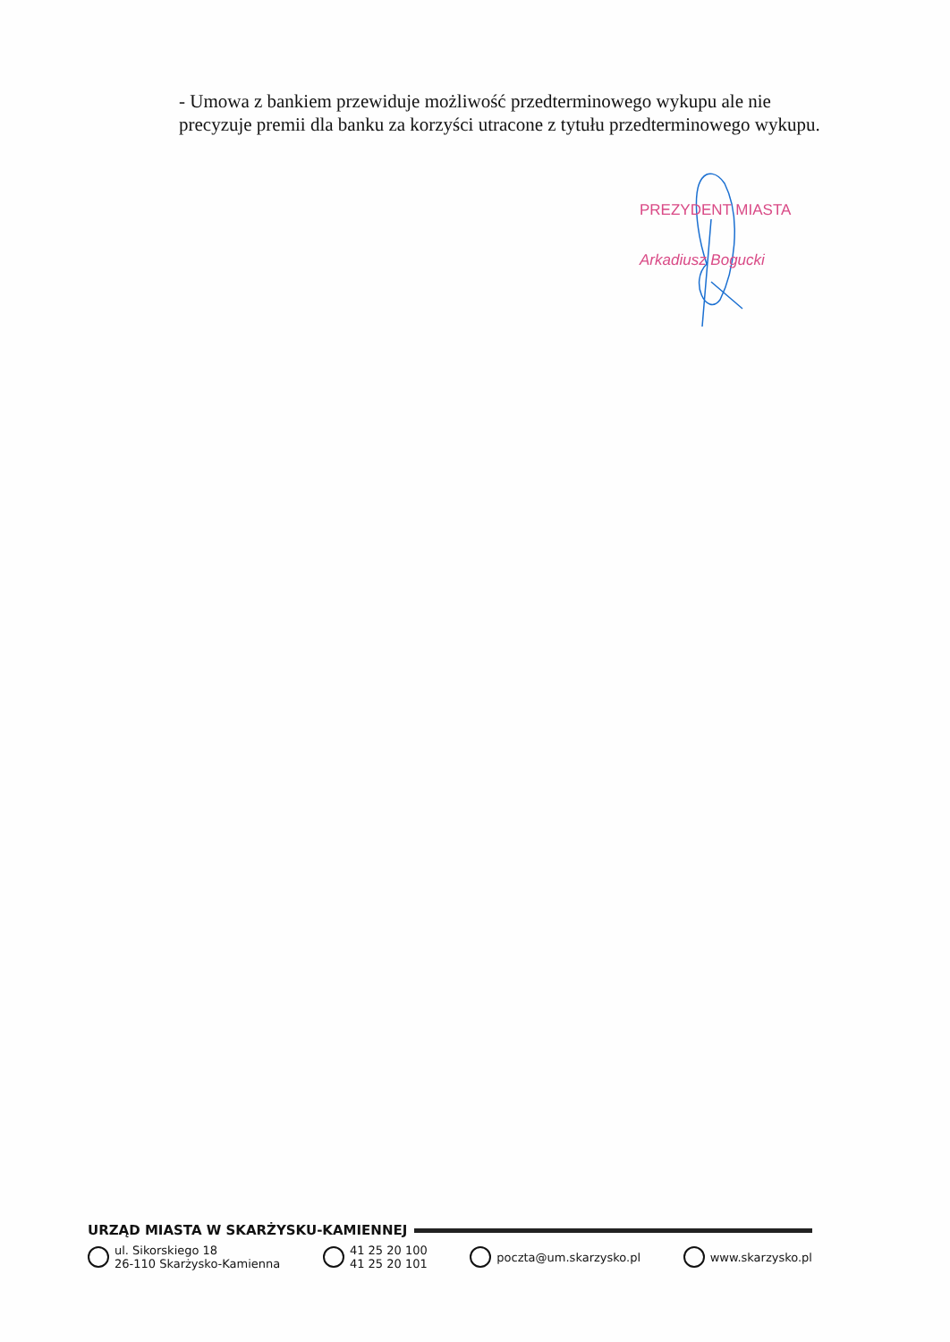- Umowa z bankiem przewiduje możliwość przedterminowego wykupu ale nie precyzuje premii dla banku za korzyści utracone z tytułu przedterminowego wykupu.
PREZYDENT MIASTA
Arkadiusz Bogucki
URZĄD MIASTA W SKARŻYSKU-KAMIENNEJ
ul. Sikorskiego 18
26-110 Skarżysko-Kamienna
41 25 20 100
41 25 20 101
poczta@um.skarzysko.pl www.skarzysko.pl